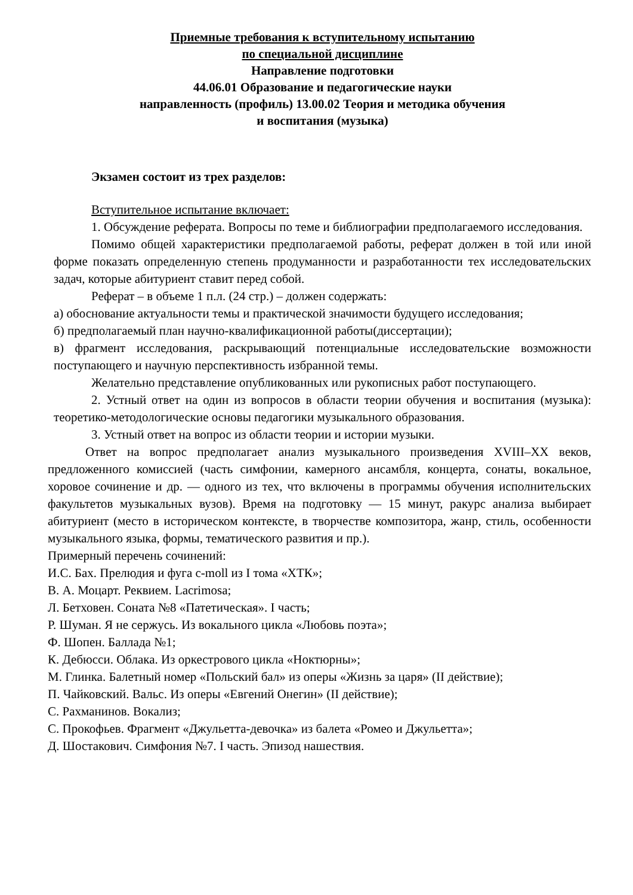Приемные требования к вступительному испытанию
по специальной дисциплине
Направление подготовки
44.06.01 Образование и педагогические науки
направленность (профиль) 13.00.02 Теория и методика обучения
и воспитания (музыка)
Экзамен состоит из трех разделов:
Вступительное испытание включает:
1. Обсуждение реферата. Вопросы по теме и библиографии предполагаемого исследования.
Помимо общей характеристики предполагаемой работы, реферат должен в той или иной форме показать определенную степень продуманности и разработанности тех исследовательских задач, которые абитуриент ставит перед собой.
Реферат – в объеме 1 п.л. (24 стр.) – должен содержать:
а) обоснование актуальности темы и практической значимости будущего исследования;
б) предполагаемый план научно-квалификационной работы(диссертации);
в) фрагмент исследования, раскрывающий потенциальные исследовательские возможности поступающего и научную перспективность избранной темы.
Желательно представление опубликованных или рукописных работ поступающего.
2. Устный ответ на один из вопросов в области теории обучения и воспитания (музыка): теоретико-методологические основы педагогики музыкального образования.
3. Устный ответ на вопрос из области теории и истории музыки.
Ответ на вопрос предполагает анализ музыкального произведения XVIII–XX веков, предложенного комиссией (часть симфонии, камерного ансамбля, концерта, сонаты, вокальное, хоровое сочинение и др. — одного из тех, что включены в программы обучения исполнительских факультетов музыкальных вузов). Время на подготовку — 15 минут, ракурс анализа выбирает абитуриент (место в историческом контексте, в творчестве композитора, жанр, стиль, особенности музыкального языка, формы, тематического развития и пр.).
Примерный перечень сочинений:
И.С. Бах. Прелюдия и фуга c-moll из I тома «ХТК»;
В. А. Моцарт. Реквием. Lacrimosa;
Л. Бетховен. Соната №8 «Патетическая». I часть;
Р. Шуман. Я не сержусь. Из вокального цикла «Любовь поэта»;
Ф. Шопен. Баллада №1;
К. Дебюсси. Облака. Из оркестрового цикла «Ноктюрны»;
М. Глинка. Балетный номер «Польский бал» из оперы «Жизнь за царя» (II действие);
П. Чайковский. Вальс. Из оперы «Евгений Онегин» (II действие);
С. Рахманинов. Вокализ;
С. Прокофьев. Фрагмент «Джульетта-девочка» из балета «Ромео и Джульетта»;
Д. Шостакович. Симфония №7. I часть. Эпизод нашествия.